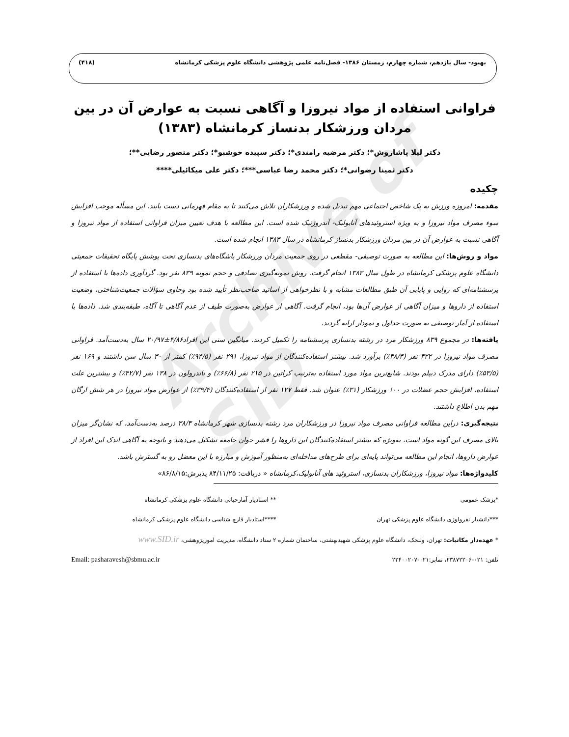بهبود- سال یازدهم، شماره چهارم، زمستان ۱۳۸۶- فصل‌نامه علمی پژوهشی دانشگاه علوم پزشکی کرمانشاه (۴۱۸)
Archive of SID
فراوانی استفاده از مواد نیروزا و آگاهی نسبت به عوارض آن در بین مردان ورزشکار بدنساز کرمانشاه (۱۳۸۳)
دکتر لیلا پاشاروش*؛ دکتر مرضیه رامندی*؛ دکتر سپیده خوشبو*؛ دکتر منصور رضایی**؛
دکتر ثمینا رضوانی*؛ دکتر محمد رضا عباسی***؛ دکتر علی میکائیلی****
چکیده
مقدمه: امروزه ورزش به یک شاخص اجتماعی مهم تبدیل شده و ورزشکاران تلاش می‌کنند تا به مقام قهرمانی دست یابند. این مسأله موجب افزایش سوء مصرف مواد نیروزا و به ویژه استروئیدهای آنابولیک- آندروژنیک شده است. این مطالعه با هدف تعیین میزان فراوانی استفاده از مواد نیروزا و آگاهی نسبت به عوارض آن در بین مردان ورزشکار بدنساز کرمانشاه در سال ۱۳۸۳ انجام شده است.
مواد و روش‌ها: این مطالعه به صورت توصیفی- مقطعی در روی جمعیت مردان ورزشکار باشگاه‌های بدنسازی تحت پوشش پایگاه تحقیقات جمعیتی دانشگاه علوم پزشکی کرمانشاه در طول سال ۱۳۸۳ انجام گرفت. روش نمونه‌گیری تصادفی و حجم نمونه ۸۳۹ نفر بود. گردآوری داده‌ها با استفاده از پرسشنامه‌ای که روایی و پایایی آن طبق مطالعات مشابه و با نظرخواهی از اساتید صاحب‌نظر تأیید شده بود وحاوی سؤالات جمعیت‌شناختی، وضعیت استفاده از داروها و میزان آگاهی از عوارض آن‌ها بود، انجام گرفت. آگاهی از عوارض به‌صورت طیف از عدم آگاهی تا آگاه، طبقه‌بندی شد. داده‌ها با استفاده از آمار توصیفی به صورت جداول و نمودار ارایه گردید.
یافته‌ها: در مجموع ۸۳۹ ورزشکار مرد در رشته بدنسازی پرسشنامه را تکمیل کردند. میانگین سنی این افراد۴/۸۶±۲۰/۹۷ سال به‌دست‌آمد. فراوانی مصرف مواد نیروزا در ۳۲۲ نفر (۳۸/۳٪) برآورد شد. بیشتر استفاده‌کنندگان از مواد نیروزا، ۲۹۱ نفر (۹۴/۵٪) کمتر از ۳۰ سال سن داشتند و ۱۶۹ نفر (۵۳/۵٪) دارای مدرک دیپلم بودند. شایع‌ترین مواد مورد استفاده به‌ترتیب کراتین در ۲۱۵ نفر (۶۶/۸٪) و ناندرولون در ۱۳۸ نفر (۴۲/۷٪) و بیشترین علت استفاده، افزایش حجم عضلات در ۱۰۰ ورزشکار (۳۱٪) عنوان شد. فقط ۱۲۷ نفر از استفاده‌کنندگان (۳۹/۴٪) از عوارض مواد نیروزا در هر شش ارگان مهم بدن اطلاع داشتند.
نتیجه‌گیری: دراین مطالعه فراوانی مصرف مواد نیروزا در ورزشکاران مرد رشته بدنسازی شهر کرمانشاه ۳۸/۳ درصد به‌دست‌آمد، که نشان‌گر میزان بالای مصرف این گونه مواد است، به‌ویژه که بیشتر استفاده‌کنندگان این داروها را قشر جوان جامعه تشکیل می‌دهند و باتوجه به آگاهی اندک این افراد از عوارض داروها، انجام این مطالعه می‌تواند پایه‌ای برای طرح‌های مداخله‌ای به‌منظور آموزش و مبارزه با این معضل رو به گسترش باشد.
کلیدواژه‌ها: مواد نیروزا، ورزشکاران بدنسازی، استروئید های آنابولیک،کرمانشاه « دریافت: ۸۴/۱۱/۲۵ پذیرش:۸۶/۸/۱۵»
*پزشک عمومی ** استادیار آمارحیاتی دانشگاه علوم پزشکی کرمانشاه
***دانشیار نفرولوژی دانشگاه علوم پزشکی تهران
****استادیار قارچ شناسی دانشگاه علوم پزشکی کرمانشاه
* عهده‌دار مکاتبات: تهران، ولنجک، دانشگاه علوم پزشکی شهیدبهشتی، ساختمان شماره ۲ ستاد دانشگاه، مدیریت امورپژوهشی، www.SID.ir
تلفن: ۰۲۱-۲۳۸۷۲۲۰۶، نمابر:۰۲۱-۲۲۴۰۰۲۰۷
Email: pasharavesh@sbmu.ac.ir